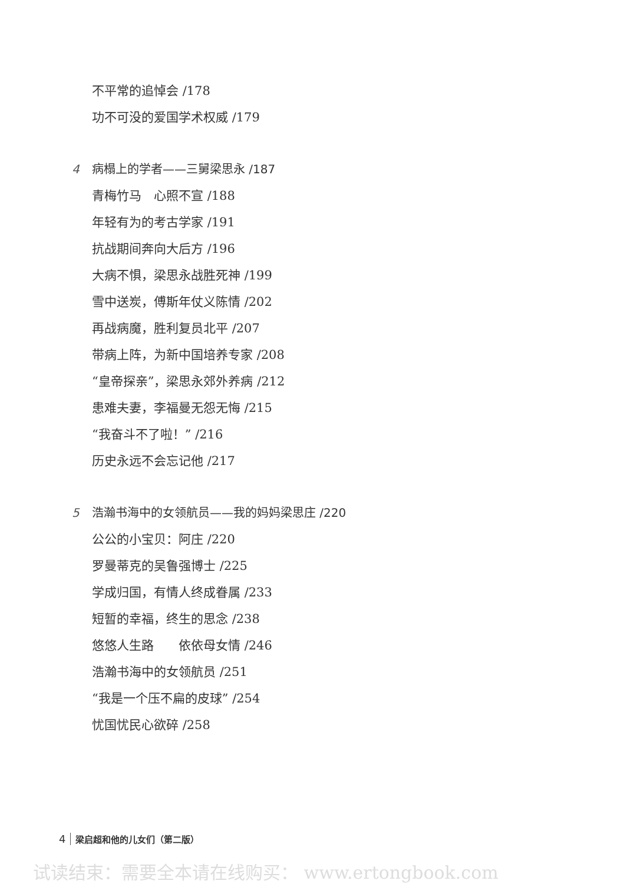不平常的追悼会 ∕178
功不可没的爱国学术权威 ∕179
4 病榻上的学者——三舅梁思永 ∕187
青梅竹马　心照不宣 ∕188
年轻有为的考古学家 ∕191
抗战期间奔向大后方 ∕196
大病不惧，梁思永战胜死神 ∕199
雪中送炭，傅斯年仗义陈情 ∕202
再战病魔，胜利复员北平 ∕207
带病上阵，为新中国培养专家 ∕208
“皇帝探亲”，梁思永郊外养病 ∕212
患难夫妻，李福曼无怨无悔 ∕215
“我奋斗不了啦！” ∕216
历史永远不会忘记他 ∕217
5 浩瀚书海中的女领航员——我的妈妈梁思庄 ∕220
公公的小宝贝：阿庄 ∕220
罗曼蒂克的吴鲁强博士 ∕225
学成归国，有情人终成眷属 ∕233
短暂的幸福，终生的思念 ∕238
悠悠人生路　　依依母女情 ∕246
浩瀚书海中的女领航员 ∕251
“我是一个压不扁的皮球” ∕254
忧国忧民心欲碎 ∕258
4 梁启超和他的儿女们（第二版）
试读结束：需要全本请在线购买： www.ertongbook.com